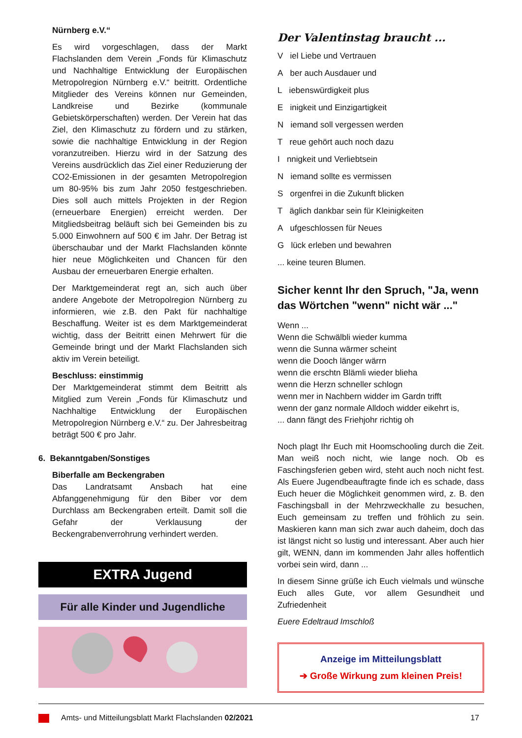Nürnberg e.V.“
Es wird vorgeschlagen, dass der Markt Flachslanden dem Verein „Fonds für Klimaschutz und Nachhaltige Entwicklung der Europäischen Metropolregion Nürnberg e.V.“ beitritt. Ordentliche Mitglieder des Vereins können nur Gemeinden, Landkreise und Bezirke (kommunale Gebietskörperschaften) werden. Der Verein hat das Ziel, den Klimaschutz zu fördern und zu stärken, sowie die nachhaltige Entwicklung in der Region voranzutreiben. Hierzu wird in der Satzung des Vereins ausdrücklich das Ziel einer Reduzierung der CO2-Emissionen in der gesamten Metropolregion um 80-95% bis zum Jahr 2050 festgeschrieben. Dies soll auch mittels Projekten in der Region (erneuerbare Energien) erreicht werden. Der Mitgliedsbeitrag beläuft sich bei Gemeinden bis zu 5.000 Einwohnern auf 500 € im Jahr. Der Betrag ist überschaubar und der Markt Flachslanden könnte hier neue Möglichkeiten und Chancen für den Ausbau der erneuerbaren Energie erhalten.
Der Marktgemeinderat regt an, sich auch über andere Angebote der Metropolregion Nürnberg zu informieren, wie z.B. den Pakt für nachhaltige Beschaffung. Weiter ist es dem Marktgemeinderat wichtig, dass der Beitritt einen Mehrwert für die Gemeinde bringt und der Markt Flachslanden sich aktiv im Verein beteiligt.
Beschluss: einstimmig
Der Marktgemeinderat stimmt dem Beitritt als Mitglied zum Verein „Fonds für Klimaschutz und Nachhaltige Entwicklung der Europäischen Metropolregion Nürnberg e.V.“ zu. Der Jahresbeitrag beträgt 500 € pro Jahr.
6. Bekanntgaben/Sonstiges
Biberfalle am Beckengraben
Das Landratsamt Ansbach hat eine Abfanggenehmigung für den Biber vor dem Durchlass am Beckengraben erteilt. Damit soll die Gefahr der Verklausung der Beckengrabenverrohrung verhindert werden.
EXTRA Jugend
Für alle Kinder und Jugendliche
Der Valentinstag braucht ...
V iel Liebe und Vertrauen
A ber auch Ausdauer und
L iebenswürdigkeit plus
E inigkeit und Einzigartigkeit
N iemand soll vergessen werden
T reue gehört auch noch dazu
I nnigkeit und Verliebtsein
N iemand sollte es vermissen
S orgenfrei in die Zukunft blicken
T äglich dankbar sein für Kleinigkeiten
A ufgeschlossen für Neues
G lück erleben und bewahren
... keine teuren Blumen.
Sicher kennt Ihr den Spruch, "Ja, wenn das Wörtchen "wenn" nicht wär ..."
Wenn ...
Wenn die Schwälbli wieder kumma
wenn die Sunna wärmer scheint
wenn die Dooch länger wärrn
wenn die erschtn Blämli wieder blieha
wenn die Herzn schneller schlogn
wenn mer in Nachbern widder im Gardn trifft
wenn der ganz normale Alldoch widder eikehrt is,
... dann fängt des Friehjohr richtig oh
Noch plagt Ihr Euch mit Hoomschooling durch die Zeit. Man weiß noch nicht, wie lange noch. Ob es Faschingsferien geben wird, steht auch noch nicht fest. Als Euere Jugendbeauftragte finde ich es schade, dass Euch heuer die Möglichkeit genommen wird, z. B. den Faschingsball in der Mehrzweckhalle zu besuchen, Euch gemeinsam zu treffen und fröhlich zu sein. Maskieren kann man sich zwar auch daheim, doch das ist längst nicht so lustig und interessant. Aber auch hier gilt, WENN, dann im kommenden Jahr alles hoffentlich vorbei sein wird, dann ...
In diesem Sinne grüße ich Euch vielmals und wünsche Euch alles Gute, vor allem Gesundheit und Zufriedenheit
Euere Edeltraud Imschloß
Anzeige im Mitteilungsblatt
➔ Große Wirkung zum kleinen Preis!
Amts- und Mitteilungsblatt Markt Flachslanden 02/2021 17